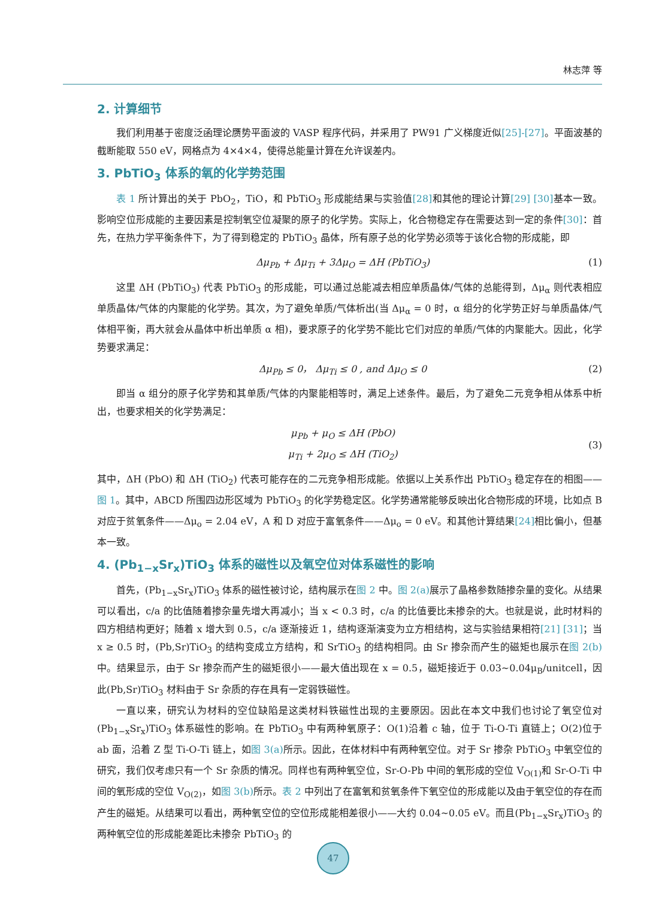林志萍 等
2. 计算细节
我们利用基于密度泛函理论赝势平面波的 VASP 程序代码，并采用了 PW91 广义梯度近似[25]-[27]。平面波基的截断能取 550 eV，网格点为 4×4×4，使得总能量计算在允许误差内。
3. PbTiO<sub>3</sub> 体系的氧的化学势范围
表 1 所计算出的关于 PbO<sub>2</sub>，TiO，和 PbTiO<sub>3</sub> 形成能结果与实验值[28] 和其他的理论计算[29] [30] 基本一致。影响空位形成能的主要因素是控制氧空位凝聚的原子的化学势。实际上，化合物稳定存在需要达到一定的条件[30]：首先，在热力学平衡条件下，为了得到稳定的 PbTiO<sub>3</sub> 晶体，所有原子总的化学势必须等于该化合物的形成能，即
Δμ<sub>Pb</sub> + Δμ<sub>Ti</sub> + 3Δμ<sub>O</sub> = ΔH (PbTiO<sub>3</sub>) (1)
这里 ΔH (PbTiO<sub>3</sub>) 代表 PbTiO<sub>3</sub> 的形成能，可以通过总能减去相应单质晶体/气体的总能得到，Δμ<sub>α</sub> 则代表相应单质晶体/气体的内聚能的化学势。其次，为了避免单质/气体析出(当 Δμ<sub>α</sub> = 0 时，α 组分的化学势正好与单质晶体/气体相平衡，再大就会从晶体中析出单质 α 相)，要求原子的化学势不能比它们对应的单质/气体的内聚能大。因此，化学势要求满足：
Δμ<sub>Pb</sub> ≤ 0， Δμ<sub>Ti</sub> ≤ 0 , and Δμ<sub>O</sub> ≤ 0 (2)
即当 α 组分的原子化学势和其单质/气体的内聚能相等时，满足上述条件。最后，为了避免二元竞争相从体系中析出，也要求相关的化学势满足：
μ<sub>Pb</sub> + μ<sub>O</sub> ≤ ΔH (PbO)
μ<sub>Ti</sub> + 2μ<sub>O</sub> ≤ ΔH (TiO<sub>2</sub>) (3)
其中，ΔH (PbO) 和 ΔH (TiO<sub>2</sub>) 代表可能存在的二元竞争相形成能。依据以上关系作出 PbTiO<sub>3</sub> 稳定存在的相图——图 1。其中，ABCD 所围四边形区域为 PbTiO<sub>3</sub> 的化学势稳定区。化学势通常能够反映出化合物形成的环境，比如点 B 对应于贫氧条件——Δμ<sub>o</sub> = 2.04 eV，A 和 D 对应于富氧条件——Δμ<sub>o</sub> = 0 eV。和其他计算结果[24] 相比偏小，但基本一致。
4. (Pb<sub>1−x</sub>Sr<sub>x</sub>)TiO<sub>3</sub> 体系的磁性以及氧空位对体系磁性的影响
首先，(Pb<sub>1−x</sub>Sr<sub>x</sub>)TiO<sub>3</sub> 体系的磁性被讨论，结构展示在图 2 中。图 2(a) 展示了晶格参数随掺杂量的变化。从结果可以看出，c/a 的比值随着掺杂量先增大再减小；当 x < 0.3 时，c/a 的比值要比未掺杂的大。也就是说，此时材料的四方相结构更好；随着 x 增大到 0.5，c/a 逐渐接近 1，结构逐渐演变为立方相结构，这与实验结果相符[21] [31]；当 x ≥ 0.5 时，(Pb,Sr)TiO<sub>3</sub> 的结构变成立方结构，和 SrTiO<sub>3</sub> 的结构相同。由 Sr 掺杂而产生的磁矩也展示在图 2(b) 中。结果显示，由于 Sr 掺杂而产生的磁矩很小——最大值出现在 x = 0.5，磁矩接近于 0.03~0.04μ<sub>B</sub>/unitcell，因此(Pb,Sr)TiO<sub>3</sub> 材料由于 Sr 杂质的存在具有一定弱铁磁性。
一直以来，研究认为材料的空位缺陷是这类材料铁磁性出现的主要原因。因此在本文中我们也讨论了氧空位对(Pb<sub>1−x</sub>Sr<sub>x</sub>)TiO<sub>3</sub> 体系磁性的影响。在 PbTiO<sub>3</sub> 中有两种氧原子：O(1)沿着 c 轴，位于 Ti-O-Ti 直链上；O(2)位于 ab 面，沿着 Z 型 Ti-O-Ti 链上，如图 3(a) 所示。因此，在体材料中有两种氧空位。对于 Sr 掺杂 PbTiO<sub>3</sub> 中氧空位的研究，我们仅考虑只有一个 Sr 杂质的情况。同样也有两种氧空位，Sr-O-Pb 中间的氧形成的空位 V<sub>O(1)</sub>和 Sr-O-Ti 中间的氧形成的空位 V<sub>O(2)</sub>，如图 3(b) 所示。表 2 中列出了在富氧和贫氧条件下氧空位的形成能以及由于氧空位的存在而产生的磁矩。从结果可以看出，两种氧空位的空位形成能相差很小——大约 0.04~0.05 eV。而且(Pb<sub>1−x</sub>Sr<sub>x</sub>)TiO<sub>3</sub> 的两种氧空位的形成能差距比未掺杂 PbTiO<sub>3</sub> 的
47